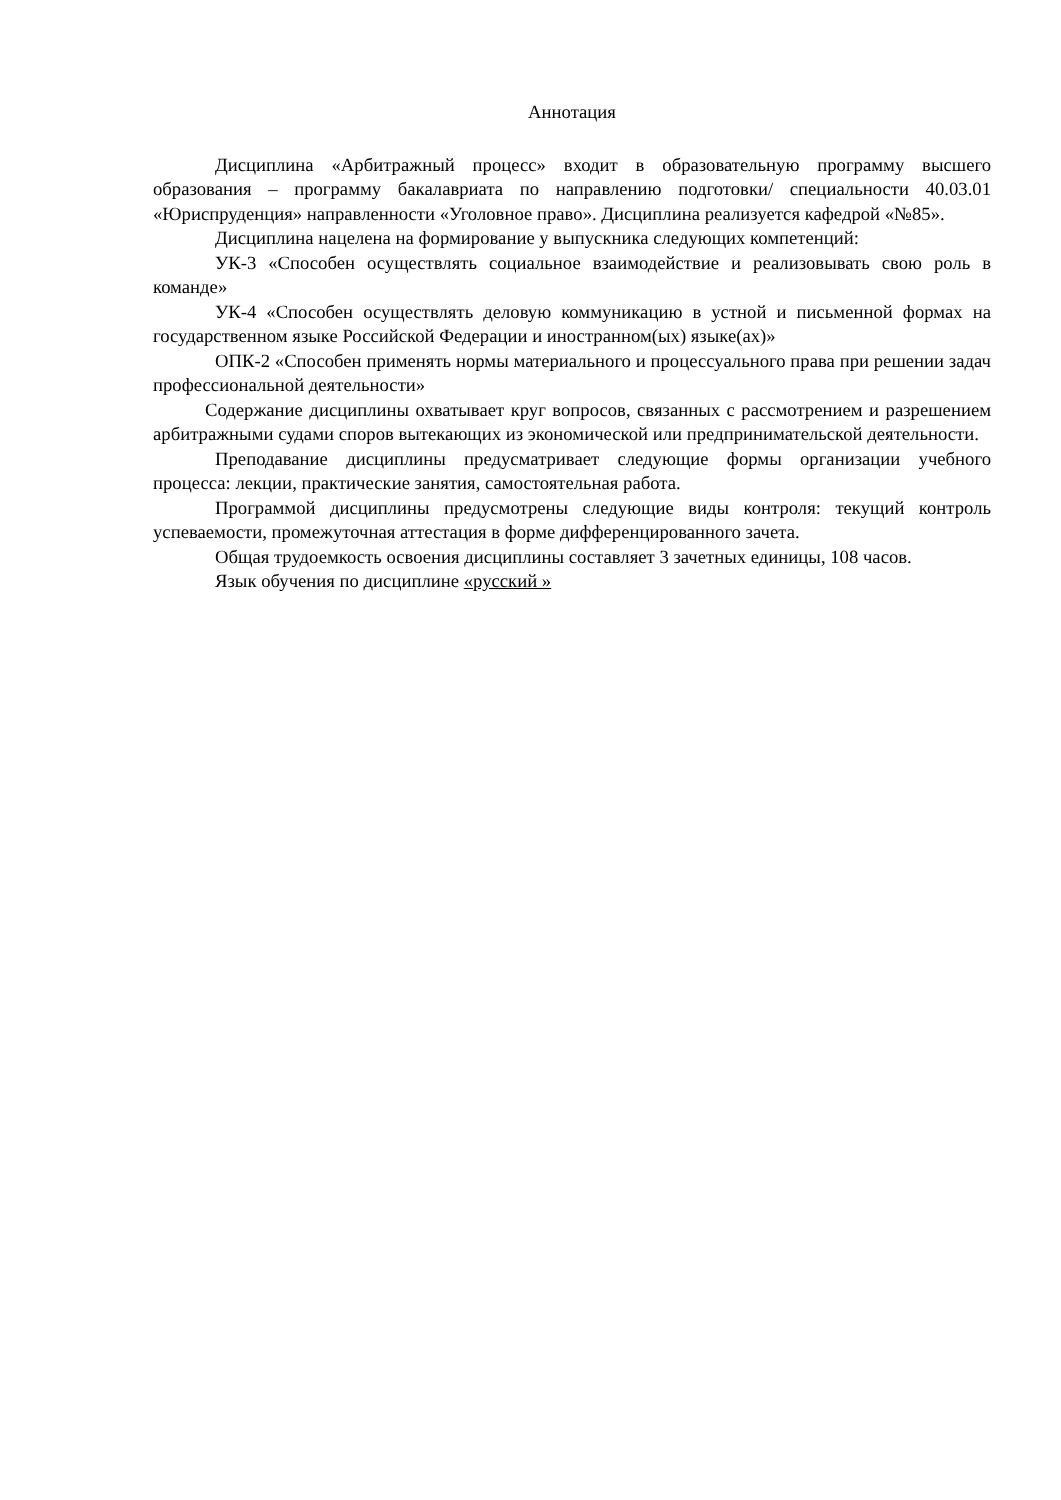Аннотация
Дисциплина «Арбитражный процесс» входит в образовательную программу высшего образования – программу бакалавриата по направлению подготовки/ специальности 40.03.01 «Юриспруденция» направленности «Уголовное право». Дисциплина реализуется кафедрой «№85».
Дисциплина нацелена на формирование у выпускника следующих компетенций:
УК-3 «Способен осуществлять социальное взаимодействие и реализовывать свою роль в команде»
УК-4 «Способен осуществлять деловую коммуникацию в устной и письменной формах на государственном языке Российской Федерации и иностранном(ых) языке(ах)»
ОПК-2 «Способен применять нормы материального и процессуального права при решении задач профессиональной деятельности»
Содержание дисциплины охватывает круг вопросов, связанных с рассмотрением и разрешением арбитражными судами споров вытекающих из экономической или предпринимательской деятельности.
Преподавание дисциплины предусматривает следующие формы организации учебного процесса: лекции, практические занятия, самостоятельная работа.
Программой дисциплины предусмотрены следующие виды контроля: текущий контроль успеваемости, промежуточная аттестация в форме дифференцированного зачета.
Общая трудоемкость освоения дисциплины составляет 3 зачетных единицы, 108 часов.
Язык обучения по дисциплине «русский »